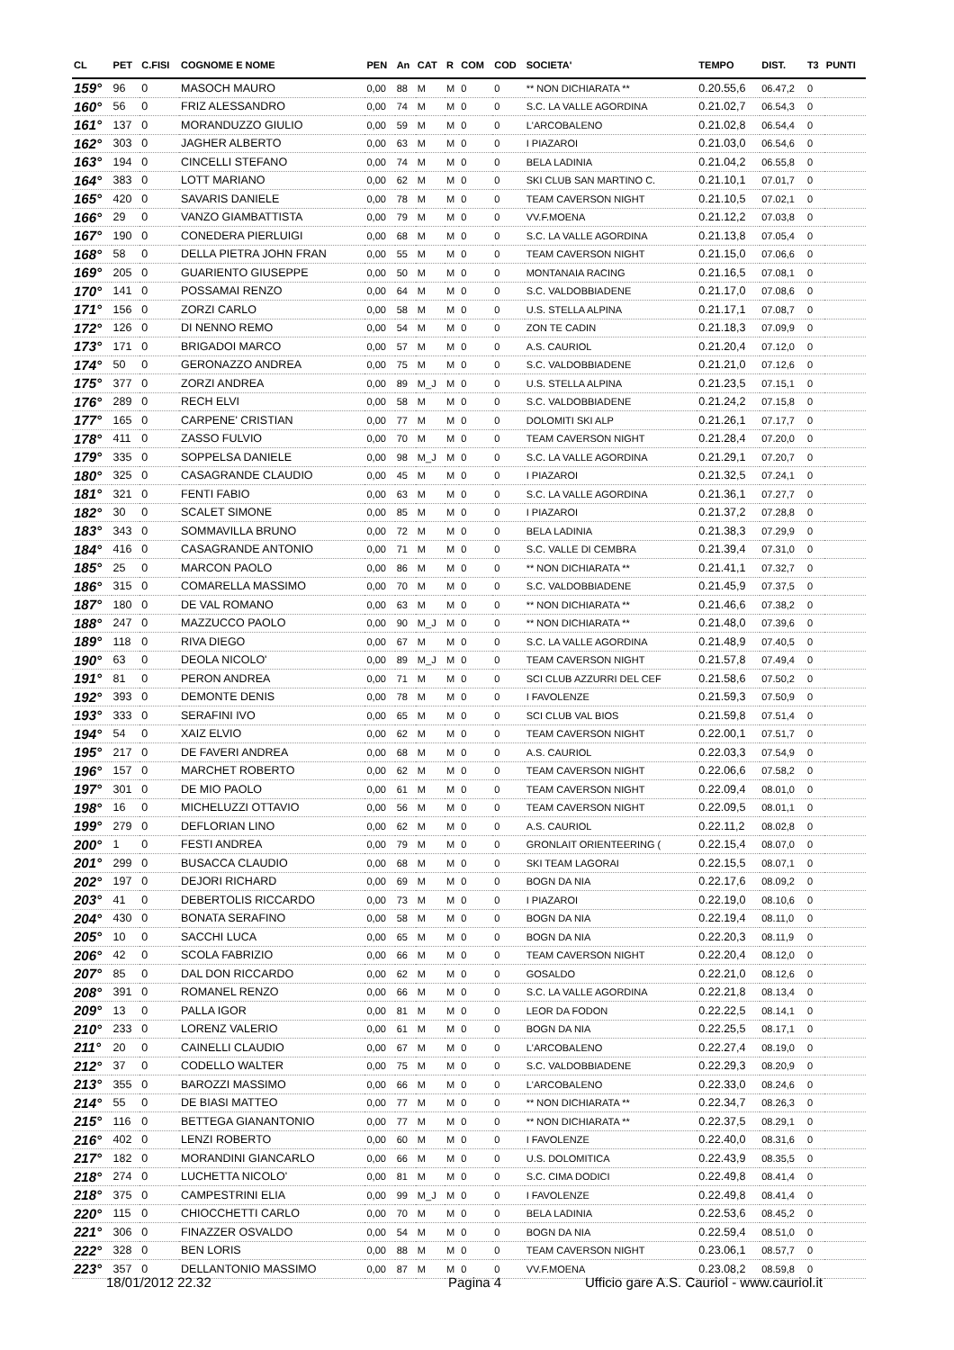| CL | PET | C.FISI | COGNOME E NOME | PEN | An | CAT | R | COM | COD | SOCIETA' | TEMPO | DIST. | T3 | PUNTI |
| --- | --- | --- | --- | --- | --- | --- | --- | --- | --- | --- | --- | --- | --- | --- |
| 159° | 96 | 0 | MASOCH MAURO | 0,00 | 88 | M | M | 0 | 0 | ** NON DICHIARATA ** | 0.20.55,6 | 06.47,2 | 0 | |
| 160° | 56 | 0 | FRIZ ALESSANDRO | 0,00 | 74 | M | M | 0 | 0 | S.C. LA VALLE AGORDINA | 0.21.02,7 | 06.54,3 | 0 | |
| 161° | 137 | 0 | MORANDUZZO GIULIO | 0,00 | 59 | M | M | 0 | 0 | L'ARCOBALENO | 0.21.02,8 | 06.54,4 | 0 | |
| 162° | 303 | 0 | JAGHER ALBERTO | 0,00 | 63 | M | M | 0 | 0 | I PIAZAROI | 0.21.03,0 | 06.54,6 | 0 | |
| 163° | 194 | 0 | CINCELLI STEFANO | 0,00 | 74 | M | M | 0 | 0 | BELA LADINIA | 0.21.04,2 | 06.55,8 | 0 | |
| 164° | 383 | 0 | LOTT MARIANO | 0,00 | 62 | M | M | 0 | 0 | SKI CLUB SAN MARTINO C. | 0.21.10,1 | 07.01,7 | 0 | |
| 165° | 420 | 0 | SAVARIS DANIELE | 0,00 | 78 | M | M | 0 | 0 | TEAM CAVERSON NIGHT | 0.21.10,5 | 07.02,1 | 0 | |
| 166° | 29 | 0 | VANZO GIAMBATTISTA | 0,00 | 79 | M | M | 0 | 0 | VV.F.MOENA | 0.21.12,2 | 07.03,8 | 0 | |
| 167° | 190 | 0 | CONEDERA PIERLUIGI | 0,00 | 68 | M | M | 0 | 0 | S.C. LA VALLE AGORDINA | 0.21.13,8 | 07.05,4 | 0 | |
| 168° | 58 | 0 | DELLA PIETRA JOHN FRAN | 0,00 | 55 | M | M | 0 | 0 | TEAM CAVERSON NIGHT | 0.21.15,0 | 07.06,6 | 0 | |
| 169° | 205 | 0 | GUARIENTO GIUSEPPE | 0,00 | 50 | M | M | 0 | 0 | MONTANAIA RACING | 0.21.16,5 | 07.08,1 | 0 | |
| 170° | 141 | 0 | POSSAMAI RENZO | 0,00 | 64 | M | M | 0 | 0 | S.C. VALDOBBIADENE | 0.21.17,0 | 07.08,6 | 0 | |
| 171° | 156 | 0 | ZORZI CARLO | 0,00 | 58 | M | M | 0 | 0 | U.S. STELLA ALPINA | 0.21.17,1 | 07.08,7 | 0 | |
| 172° | 126 | 0 | DI NENNO REMO | 0,00 | 54 | M | M | 0 | 0 | ZON TE CADIN | 0.21.18,3 | 07.09,9 | 0 | |
| 173° | 171 | 0 | BRIGADOI MARCO | 0,00 | 57 | M | M | 0 | 0 | A.S. CAURIOL | 0.21.20,4 | 07.12,0 | 0 | |
| 174° | 50 | 0 | GERONAZZO ANDREA | 0,00 | 75 | M | M | 0 | 0 | S.C. VALDOBBIADENE | 0.21.21,0 | 07.12,6 | 0 | |
| 175° | 377 | 0 | ZORZI ANDREA | 0,00 | 89 | M_J | M | 0 | 0 | U.S. STELLA ALPINA | 0.21.23,5 | 07.15,1 | 0 | |
| 176° | 289 | 0 | RECH ELVI | 0,00 | 58 | M | M | 0 | 0 | S.C. VALDOBBIADENE | 0.21.24,2 | 07.15,8 | 0 | |
| 177° | 165 | 0 | CARPENE' CRISTIAN | 0,00 | 77 | M | M | 0 | 0 | DOLOMITI SKI ALP | 0.21.26,1 | 07.17,7 | 0 | |
| 178° | 411 | 0 | ZASSO FULVIO | 0,00 | 70 | M | M | 0 | 0 | TEAM CAVERSON NIGHT | 0.21.28,4 | 07.20,0 | 0 | |
| 179° | 335 | 0 | SOPPELSA DANIELE | 0,00 | 98 | M_J | M | 0 | 0 | S.C. LA VALLE AGORDINA | 0.21.29,1 | 07.20,7 | 0 | |
| 180° | 325 | 0 | CASAGRANDE CLAUDIO | 0,00 | 45 | M | M | 0 | 0 | I PIAZAROI | 0.21.32,5 | 07.24,1 | 0 | |
| 181° | 321 | 0 | FENTI FABIO | 0,00 | 63 | M | M | 0 | 0 | S.C. LA VALLE AGORDINA | 0.21.36,1 | 07.27,7 | 0 | |
| 182° | 30 | 0 | SCALET SIMONE | 0,00 | 85 | M | M | 0 | 0 | I PIAZAROI | 0.21.37,2 | 07.28,8 | 0 | |
| 183° | 343 | 0 | SOMMAVILLA BRUNO | 0,00 | 72 | M | M | 0 | 0 | BELA LADINIA | 0.21.38,3 | 07.29,9 | 0 | |
| 184° | 416 | 0 | CASAGRANDE ANTONIO | 0,00 | 71 | M | M | 0 | 0 | S.C. VALLE DI CEMBRA | 0.21.39,4 | 07.31,0 | 0 | |
| 185° | 25 | 0 | MARCON PAOLO | 0,00 | 86 | M | M | 0 | 0 | ** NON DICHIARATA ** | 0.21.41,1 | 07.32,7 | 0 | |
| 186° | 315 | 0 | COMARELLA MASSIMO | 0,00 | 70 | M | M | 0 | 0 | S.C. VALDOBBIADENE | 0.21.45,9 | 07.37,5 | 0 | |
| 187° | 180 | 0 | DE VAL ROMANO | 0,00 | 63 | M | M | 0 | 0 | ** NON DICHIARATA ** | 0.21.46,6 | 07.38,2 | 0 | |
| 188° | 247 | 0 | MAZZUCCO PAOLO | 0,00 | 90 | M_J | M | 0 | 0 | ** NON DICHIARATA ** | 0.21.48,0 | 07.39,6 | 0 | |
| 189° | 118 | 0 | RIVA DIEGO | 0,00 | 67 | M | M | 0 | 0 | S.C. LA VALLE AGORDINA | 0.21.48,9 | 07.40,5 | 0 | |
| 190° | 63 | 0 | DEOLA NICOLO' | 0,00 | 89 | M_J | M | 0 | 0 | TEAM CAVERSON NIGHT | 0.21.57,8 | 07.49,4 | 0 | |
| 191° | 81 | 0 | PERON ANDREA | 0,00 | 71 | M | M | 0 | 0 | SCI CLUB AZZURRI DEL CEF | 0.21.58,6 | 07.50,2 | 0 | |
| 192° | 393 | 0 | DEMONTE DENIS | 0,00 | 78 | M | M | 0 | 0 | I FAVOLENZE | 0.21.59,3 | 07.50,9 | 0 | |
| 193° | 333 | 0 | SERAFINI IVO | 0,00 | 65 | M | M | 0 | 0 | SCI CLUB VAL BIOS | 0.21.59,8 | 07.51,4 | 0 | |
| 194° | 54 | 0 | XAIZ ELVIO | 0,00 | 62 | M | M | 0 | 0 | TEAM CAVERSON NIGHT | 0.22.00,1 | 07.51,7 | 0 | |
| 195° | 217 | 0 | DE FAVERI ANDREA | 0,00 | 68 | M | M | 0 | 0 | A.S. CAURIOL | 0.22.03,3 | 07.54,9 | 0 | |
| 196° | 157 | 0 | MARCHET ROBERTO | 0,00 | 62 | M | M | 0 | 0 | TEAM CAVERSON NIGHT | 0.22.06,6 | 07.58,2 | 0 | |
| 197° | 301 | 0 | DE MIO PAOLO | 0,00 | 61 | M | M | 0 | 0 | TEAM CAVERSON NIGHT | 0.22.09,4 | 08.01,0 | 0 | |
| 198° | 16 | 0 | MICHELUZZI OTTAVIO | 0,00 | 56 | M | M | 0 | 0 | TEAM CAVERSON NIGHT | 0.22.09,5 | 08.01,1 | 0 | |
| 199° | 279 | 0 | DEFLORIAN LINO | 0,00 | 62 | M | M | 0 | 0 | A.S. CAURIOL | 0.22.11,2 | 08.02,8 | 0 | |
| 200° | 1 | 0 | FESTI ANDREA | 0,00 | 79 | M | M | 0 | 0 | GRONLAIT ORIENTEERING ( | 0.22.15,4 | 08.07,0 | 0 | |
| 201° | 299 | 0 | BUSACCA CLAUDIO | 0,00 | 68 | M | M | 0 | 0 | SKI TEAM LAGORAI | 0.22.15,5 | 08.07,1 | 0 | |
| 202° | 197 | 0 | DEJORI RICHARD | 0,00 | 69 | M | M | 0 | 0 | BOGN DA NIA | 0.22.17,6 | 08.09,2 | 0 | |
| 203° | 41 | 0 | DEBERTOLIS RICCARDO | 0,00 | 73 | M | M | 0 | 0 | I PIAZAROI | 0.22.19,0 | 08.10,6 | 0 | |
| 204° | 430 | 0 | BONATA SERAFINO | 0,00 | 58 | M | M | 0 | 0 | BOGN DA NIA | 0.22.19,4 | 08.11,0 | 0 | |
| 205° | 10 | 0 | SACCHI LUCA | 0,00 | 65 | M | M | 0 | 0 | BOGN DA NIA | 0.22.20,3 | 08.11,9 | 0 | |
| 206° | 42 | 0 | SCOLA FABRIZIO | 0,00 | 66 | M | M | 0 | 0 | TEAM CAVERSON NIGHT | 0.22.20,4 | 08.12,0 | 0 | |
| 207° | 85 | 0 | DAL DON RICCARDO | 0,00 | 62 | M | M | 0 | 0 | GOSALDO | 0.22.21,0 | 08.12,6 | 0 | |
| 208° | 391 | 0 | ROMANEL RENZO | 0,00 | 66 | M | M | 0 | 0 | S.C. LA VALLE AGORDINA | 0.22.21,8 | 08.13,4 | 0 | |
| 209° | 13 | 0 | PALLA IGOR | 0,00 | 81 | M | M | 0 | 0 | LEOR DA FODON | 0.22.22,5 | 08.14,1 | 0 | |
| 210° | 233 | 0 | LORENZ VALERIO | 0,00 | 61 | M | M | 0 | 0 | BOGN DA NIA | 0.22.25,5 | 08.17,1 | 0 | |
| 211° | 20 | 0 | CAINELLI CLAUDIO | 0,00 | 67 | M | M | 0 | 0 | L'ARCOBALENO | 0.22.27,4 | 08.19,0 | 0 | |
| 212° | 37 | 0 | CODELLO WALTER | 0,00 | 75 | M | M | 0 | 0 | S.C. VALDOBBIADENE | 0.22.29,3 | 08.20,9 | 0 | |
| 213° | 355 | 0 | BAROZZI MASSIMO | 0,00 | 66 | M | M | 0 | 0 | L'ARCOBALENO | 0.22.33,0 | 08.24,6 | 0 | |
| 214° | 55 | 0 | DE BIASI MATTEO | 0,00 | 77 | M | M | 0 | 0 | ** NON DICHIARATA ** | 0.22.34,7 | 08.26,3 | 0 | |
| 215° | 116 | 0 | BETTEGA GIANANTONIO | 0,00 | 77 | M | M | 0 | 0 | ** NON DICHIARATA ** | 0.22.37,5 | 08.29,1 | 0 | |
| 216° | 402 | 0 | LENZI ROBERTO | 0,00 | 60 | M | M | 0 | 0 | I FAVOLENZE | 0.22.40,0 | 08.31,6 | 0 | |
| 217° | 182 | 0 | MORANDINI GIANCARLO | 0,00 | 66 | M | M | 0 | 0 | U.S. DOLOMITICA | 0.22.43,9 | 08.35,5 | 0 | |
| 218° | 274 | 0 | LUCHETTA NICOLO' | 0,00 | 81 | M | M | 0 | 0 | S.C. CIMA DODICI | 0.22.49,8 | 08.41,4 | 0 | |
| 218° | 375 | 0 | CAMPESTRINI ELIA | 0,00 | 99 | M_J | M | 0 | 0 | I FAVOLENZE | 0.22.49,8 | 08.41,4 | 0 | |
| 220° | 115 | 0 | CHIOCCHETTI CARLO | 0,00 | 70 | M | M | 0 | 0 | BELA LADINIA | 0.22.53,6 | 08.45,2 | 0 | |
| 221° | 306 | 0 | FINAZZER OSVALDO | 0,00 | 54 | M | M | 0 | 0 | BOGN DA NIA | 0.22.59,4 | 08.51,0 | 0 | |
| 222° | 328 | 0 | BEN LORIS | 0,00 | 88 | M | M | 0 | 0 | TEAM CAVERSON NIGHT | 0.23.06,1 | 08.57,7 | 0 | |
| 223° | 357 | 0 | DELLANTONIO MASSIMO | 0,00 | 87 | M | M | 0 | 0 | VV.F.MOENA | 0.23.08,2 | 08.59,8 | 0 | |
18/01/2012 22.32 Pagina 4
Ufficio gare A.S. Cauriol - www.cauriol.it